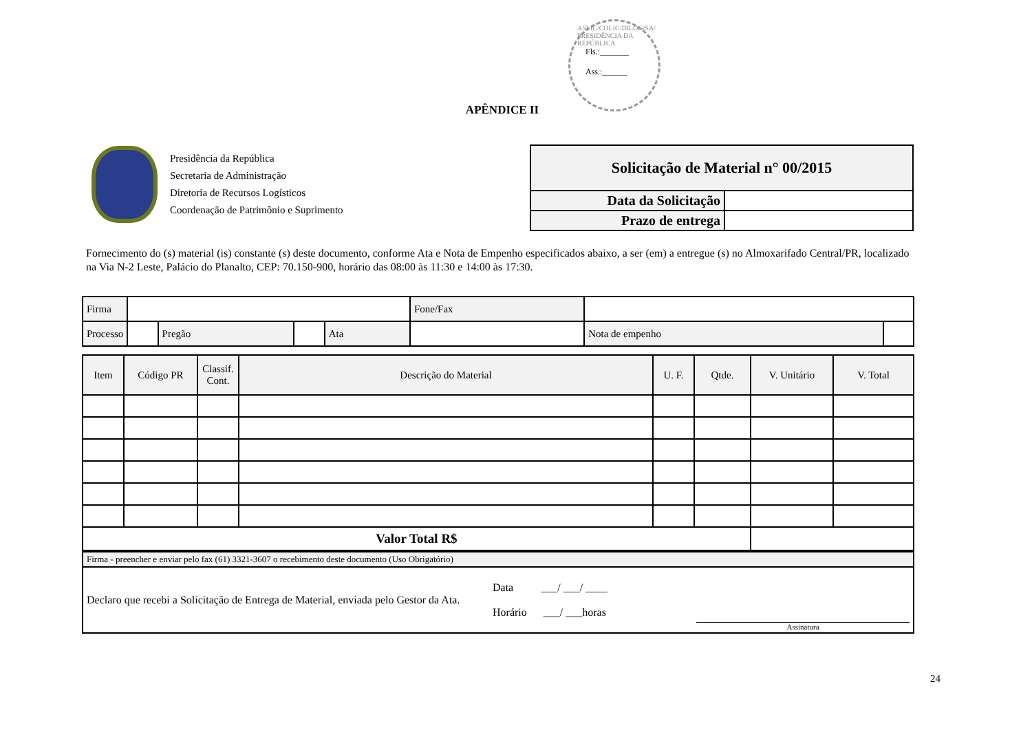ASLIC/COLIC/DILOG/SA/ PRESIDÊNCIA DA REPÚBLICA
Fls.:_______
Ass.:______
APÊNDICE II
Presidência da República
Secretaria de Administração
Diretoria de Recursos Logísticos
Coordenação de Patrimônio e Suprimento
| Solicitação de Material n° 00/2015 | |
| Data da Solicitação | |
| Prazo de entrega | |
Fornecimento do (s) material (is) constante (s) deste documento, conforme Ata e Nota de Empenho especificados abaixo, a ser (em) a entregue (s) no Almoxarifado Central/PR, localizado na Via N-2 Leste, Palácio do Planalto, CEP: 70.150-900, horário das 08:00 às 11:30 e 14:00 às 17:30.
| Firma | | | | | Fone/Fax | | |
| Processo | | Pregão | | Ata | | Nota de empenho | |
| Item | Código PR | Classif. Cont. | Descrição do Material | U. F. | Qtde. | V. Unitário | V. Total |
| --- | --- | --- | --- | --- | --- | --- | --- |
| Valor Total R$ | | | | | | | |
| Firma - preencher e enviar pelo fax (61) 3321-3607 o recebimento deste documento (Uso Obrigatório) | | |
| Declaro que recebi a Solicitação de Entrega de Material, enviada pelo Gestor da Ata. | Data ___/ ___/ ____ Horário ___/ ___horas | Assinatura |
24